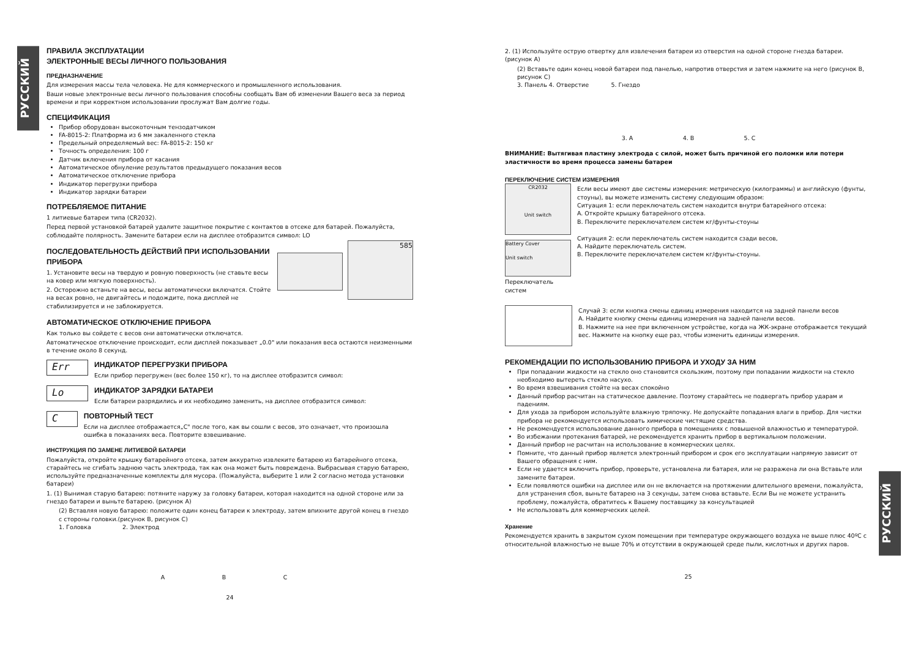РУССКИЙ
ПРАВИЛА ЭКСПЛУАТАЦИИ
ЭЛЕКТРОННЫЕ ВЕСЫ ЛИЧНОГО ПОЛЬЗОВАНИЯ
ПРЕДНАЗНАЧЕНИЕ
Для измерения массы тела человека. Не для коммерческого и промышленного использования.
Ваши новые электронные весы личного пользования способны сообщать Вам об изменении Вашего веса за период времени и при корректном использовании прослужат Вам долгие годы.
СПЕЦИФИКАЦИЯ
Прибор оборудован высокоточным тензодатчиком
FA-8015-2: Платформа из 6 мм закаленного стекла
Предельный определяемый вес: FA-8015-2: 150 кг
Точность определения: 100 г
Датчик включения прибора от касания
Автоматическое обнуление результатов предыдущего показания весов
Автоматическое отключение прибора
Индикатор перегрузки прибора
Индикатор зарядки батареи
ПОТРЕБЛЯЕМОЕ ПИТАНИЕ
1 литиевые батареи типа (CR2032).
Перед первой установкой батарей удалите защитное покрытие с контактов в отсеке для батарей. Пожалуйста, соблюдайте полярность. Замените батареи если на дисплее отобразится символ: LO
ПОСЛЕДОВАТЕЛЬНОСТЬ ДЕЙСТВИЙ ПРИ ИСПОЛЬЗОВАНИИ ПРИБОРА
1. Установите весы на твердую и ровную поверхность (не ставьте весы на ковер или мягкую поверхность).
2. Осторожно встаньте на весы, весы автоматически включатся. Стойте на весах ровно, не двигайтесь и подождите, пока дисплей не стабилизируется и не заблокируется.
585
АВТОМАТИЧЕСКОЕ ОТКЛЮЧЕНИЕ ПРИБОРА
Как только вы сойдете с весов они автоматически отключатся.
Автоматическое отключение происходит, если дисплей показывает „0.0" или показания веса остаются неизменными в течение около 8 секунд.
Err
ИНДИКАТОР ПЕРЕГРУЗКИ ПРИБОРА
Если прибор перегружен (вес более 150 кг), то на дисплее отобразится символ:
Lo
ИНДИКАТОР ЗАРЯДКИ БАТАРЕИ
Если батареи разрядились и их необходимо заменить, на дисплее отобразится символ:
C
ПОВТОРНЫЙ ТЕСТ
Если на дисплее отображается„C" после того, как вы сошли с весов, это означает, что произошла ошибка в показаниях веса. Повторите взвешивание.
ИНСТРУКЦИЯ ПО ЗАМЕНЕ ЛИТИЕВОЙ БАТАРЕИ
Пожалуйста, откройте крышку батарейного отсека, затем аккуратно извлеките батарею из батарейного отсека, старайтесь не сгибать заднюю часть электрода, так как она может быть повреждена. Выбрасывая старую батарею, используйте предназначенные комплекты для мусора. (Пожалуйста, выберите 1 или 2 согласно метода установки батареи)
1. (1) Вынимая старую батарею: потяните наружу за головку батареи, которая находится на одной стороне или за гнездо батареи и выньте батарею. (рисунок A)
(2) Вставляя новую батарею: положите один конец батареи к электроду, затем впихните другой конец в гнездо с стороны головки.(рисунок B, рисунок C)
1. Головка 2. Электрод
A B C
24
2. (1) Используйте острую отвертку для извлечения батареи из отверстия на одной стороне гнезда батареи. (рисунок A)
(2) Вставьте один конец новой батареи под панелью, напротив отверстия и затем нажмите на него (рисунок B, рисунок C)
3. Панель 4. Отверстие 5. Гнездо
3. A 4. B 5. C
ВНИМАНИЕ: Вытягивая пластину электрода с силой, может быть причиной его поломки или потери эластичности во время процесса замены батареи
ПЕРЕКЛЮЧЕНИЕ СИСТЕМ ИЗМЕРЕНИЯ
CR2032
Unit switch
Battery Cover
Unit switch
Переключатель систем
Если весы имеют две системы измерения: метрическую (килограммы) и английскую (фунты, стоуны), вы можете изменить систему следующим образом:
Ситуация 1: если переключатель систем находится внутри батарейного отсека:
A. Откройте крышку батарейного отсека.
B. Переключите переключателем систем кг/фунты-стоуны
Ситуация 2: если переключатель систем находится сзади весов,
A. Найдите переключатель систем.
B. Переключите переключателем систем кг/фунты-стоуны.
Случай 3: если кнопка смены единиц измерения находится на задней панели весов
A. Найдите кнопку смены единиц измерения на задней панели весов.
B. Нажмите на нее при включенном устройстве, когда на ЖК-экране отображается текущий вес. Нажмите на кнопку еще раз, чтобы изменить единицы измерения.
РЕКОМЕНДАЦИИ ПО ИСПОЛЬЗОВАНИЮ ПРИБОРА И УХОДУ ЗА НИМ
При попадании жидкости на стекло оно становится скользким, поэтому при попадании жидкости на стекло необходимо вытереть стекло насухо.
Во время взвешивания стойте на весах спокойно
Данный прибор расчитан на статическое давление. Поэтому старайтесь не подвергать прибор ударам и падениям.
Для ухода за прибором используйте влажную тряпочку. Не допускайте попадания влаги в прибор. Для чистки прибора не рекомендуется использовать химические чистящие средства.
Не рекомендуется использование данного прибора в помещениях с повышеной влажностью и температурой.
Во избежании протекания батарей, не рекомендуется хранить прибор в вертикальном положении.
Данный прибор не расчитан на использование в коммерческих целях.
Помните, что данный прибор является электронный прибором и срок его эксплуатации напрямую зависит от Вашего обращения с ним.
Если не удается включить прибор, проверьте, установлена ли батарея, или не разражена ли она Вставьте или замените батареи.
Если появляются ошибки на дисплее или он не включается на протяжении длительного времени, пожалуйста, для устранения сбоя, выньте батарею на 3 секунды, затем снова вставьте. Если Вы не можете устранить проблему, пожалуйста, обратитесь к Вашему поставщику за консультацией
Не использовать для коммерческих целей.
Хранение
Рекомендуется хранить в закрытом сухом помещении при температуре окружающего воздуха не выше плюс 40ºС с относительной влажностью не выше 70% и отсутствии в окружающей среде пыли, кислотных и других паров.
25
РУССКИЙ